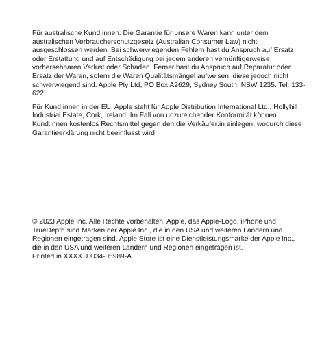Für australische Kund:innen: Die Garantie für unsere Waren kann unter dem australischen Verbraucherschutzgesetz (Australian Consumer Law) nicht ausgeschlossen werden. Bei schwerwiegenden Fehlern hast du Anspruch auf Ersatz oder Erstattung und auf Entschädigung bei jedem anderen vernünftigerweise vorhersehbaren Verlust oder Schaden. Ferner hast du Anspruch auf Reparatur oder Ersatz der Waren, sofern die Waren Qualitätsmängel aufweisen, diese jedoch nicht schwerwiegend sind. Apple Pty Ltd, PO Box A2629, Sydney South, NSW 1235. Tel: 133-622.
Für Kund:innen in der EU: Apple steht für Apple Distribution International Ltd., Hollyhill Industrial Estate, Cork, Ireland. Im Fall von unzureichender Konformität können Kund:innen kostenlos Rechtsmittel gegen den:die Verkäufer:in einlegen, wodurch diese Garantieerklärung nicht beeinflusst wird.
© 2023 Apple Inc. Alle Rechte vorbehalten. Apple, das Apple-Logo, iPhone und TrueDepth sind Marken der Apple Inc., die in den USA und weiteren Ländern und Regionen eingetragen sind. Apple Store ist eine Dienstleistungsmarke der Apple Inc., die in den USA und weiteren Ländern und Regionen eingetragen ist.
Printed in XXXX. D034-05989-A